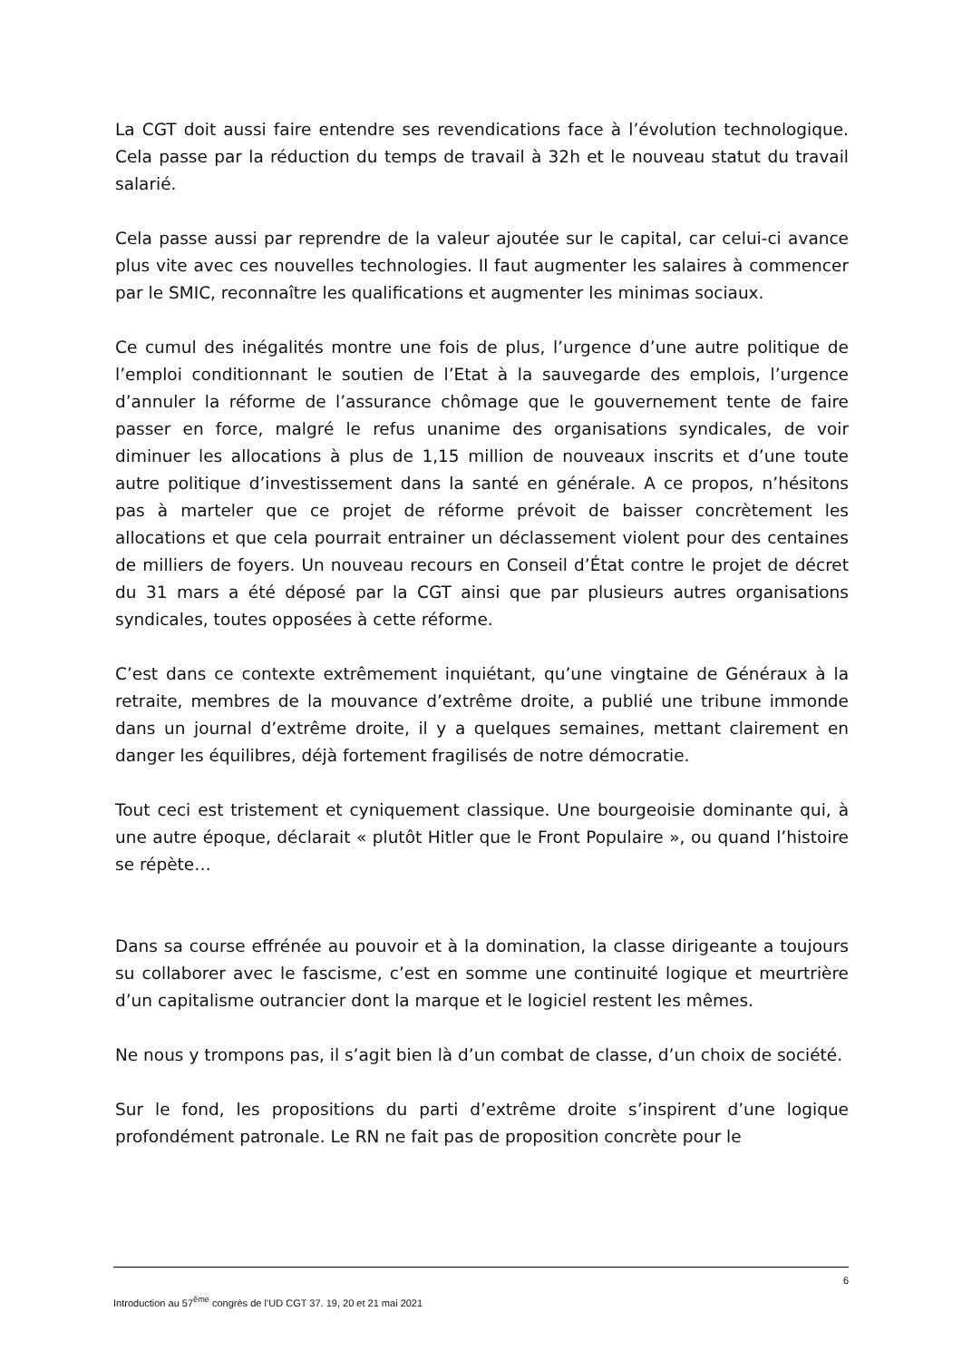La CGT doit aussi faire entendre ses revendications face à l’évolution technologique. Cela passe par la réduction du temps de travail à 32h et le nouveau statut du travail salarié.
Cela passe aussi par reprendre de la valeur ajoutée sur le capital, car celui-ci avance plus vite avec ces nouvelles technologies. Il faut augmenter les salaires à commencer par le SMIC, reconnaître les qualifications et augmenter les minimas sociaux.
Ce cumul des inégalités montre une fois de plus, l’urgence d’une autre politique de l’emploi conditionnant le soutien de l’Etat à la sauvegarde des emplois, l’urgence d’annuler la réforme de l’assurance chômage que le gouvernement tente de faire passer en force, malgré le refus unanime des organisations syndicales, de voir diminuer les allocations à plus de 1,15 million de nouveaux inscrits et d’une toute autre politique d’investissement dans la santé en générale. A ce propos, n’hésitons pas à marteler que ce projet de réforme prévoit de baisser concrètement les allocations et que cela pourrait entrainer un déclassement violent pour des centaines de milliers de foyers. Un nouveau recours en Conseil d’État contre le projet de décret du 31 mars a été déposé par la CGT ainsi que par plusieurs autres organisations syndicales, toutes opposées à cette réforme.
C’est dans ce contexte extrêmement inquiétant, qu’une vingtaine de Généraux à la retraite, membres de la mouvance d’extrême droite, a publié une tribune immonde dans un journal d’extrême droite, il y a quelques semaines, mettant clairement en danger les équilibres, déjà fortement fragilisés de notre démocratie.
Tout ceci est tristement et cyniquement classique. Une bourgeoisie dominante qui, à une autre époque, déclarait « plutôt Hitler que le Front Populaire », ou quand l’histoire se répète…
Dans sa course effrénée au pouvoir et à la domination, la classe dirigeante a toujours su collaborer avec le fascisme, c’est en somme une continuité logique et meurtrière d’un capitalisme outrancier dont la marque et le logiciel restent les mêmes.
Ne nous y trompons pas, il s’agit bien là d’un combat de classe, d’un choix de société.
Sur le fond, les propositions du parti d’extrême droite s’inspirent d’une logique profondément patronale. Le RN ne fait pas de proposition concrète pour le
6
Introduction au 57<sup>ème</sup> congrès de l’UD CGT 37. 19, 20 et 21 mai 2021